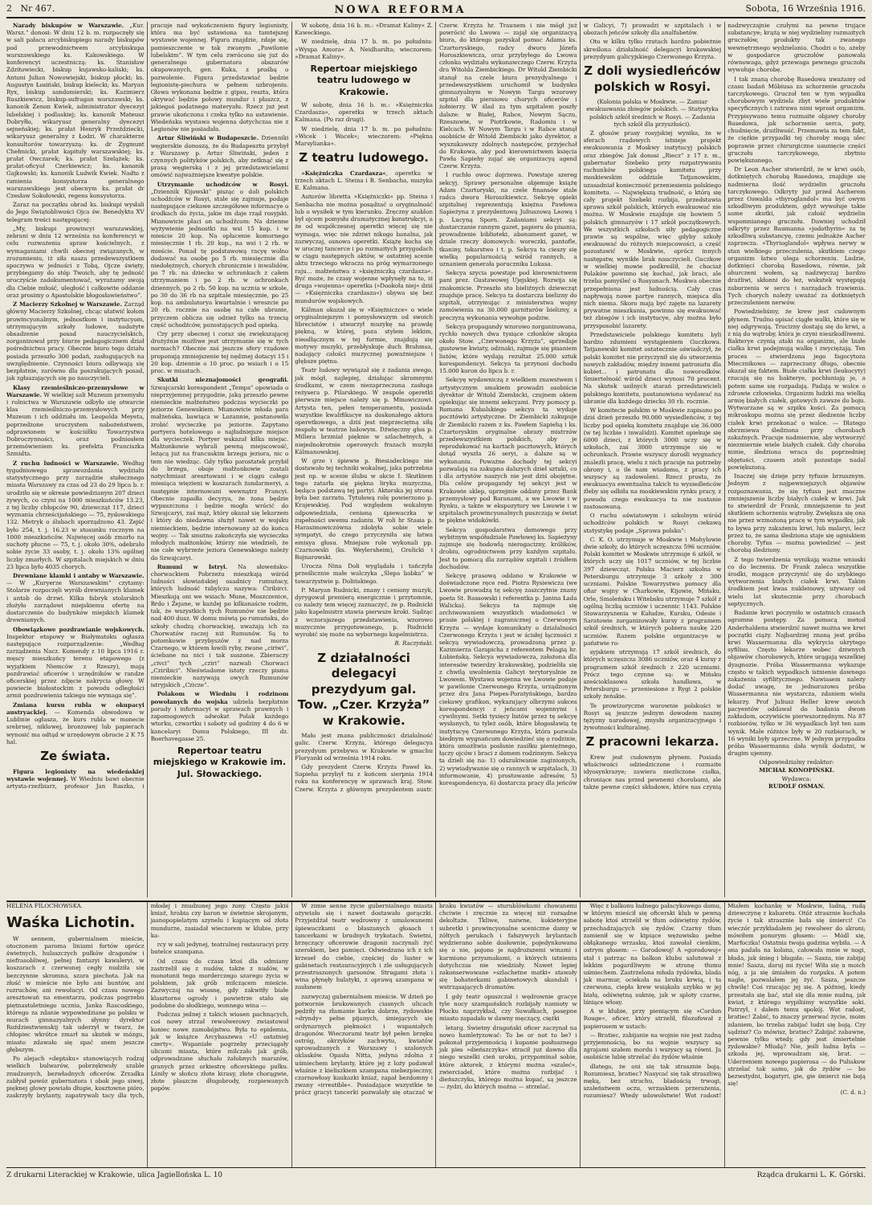2 Nr 467. NOWA REFORMA Sobota, 16 Września 1916.
Narady biskupów w Warszawie. „Kur. Warsz.” donosi: W dniu 12 b. m. rozpoczęły się w sali pałacu arcybiskupiego narady biskupów pod przewodnictwem arcybiskupa warszawskiego ks. Kakowskiego. W konferencyi uczestniczą: ks. Stanisław Zdzitowiecki, biskup kujawsko-kaliski; ks. Antoni Julian Nowowiejski, biskup płocki; ks. Augustyn Łosiński, biskup kielecki; ks. Maryan Ryx, biskup sandomierski; ks. Kazimierz Ruszkiewicz, biskup-sufragan warszawski; ks. kanonik Zenon Kwiek, administrator dyecezyi lubelskiej i podlaskiej; ks. kanonik Mateusz Dobryłło, wikaryusz generalny dyecezyi sejneńskiej; ks. prałat Henryk Przeździecki, wikaryusz generalny z Łodzi. W charakterze konsultorów towarzyszą: ks. dr Zygmunt Chełmicki, prałat kapituły warszawskiej; ks. prałat Owczarek; ks. prałat Szelążek; ks. prałat-oficyał Czerkiewicz; ks. kanonik Gajkowski; ks. kanonik Ludwik Kwiek. Nadto z ramienia konsystorza generalnego warszawskiego jest obecnym ks. prałat dr Czesław Sokołowski, regens konsystorza.
Zaraz na początku obrad ks. biskupi wysłali do Jego Świątobliwości Ojca św. Benedykta XV telegram treści następującej:
„My, biskupi prowincyi warszawskiej, zebrani w dniu 12 września na konferencyi w celu rozważenia spraw kościelnych, z wymaganiami chwili obecnej związanych, w zrozumieniu, iż siła nasza przedewszystkiem spoczywa w jedności z Tobą, Ojcze święty, przybiegamy do stóp Twoich, aby tę jedność uroczyście zadokumentować, wyrażamy swoją dla Ciebie miłość, uległość i całkowite oddanie oraz prosimy o Apostolskie błogosławieństwo”.
Z Macierzy Szkolnej w Warszawie. Zarząd główny Macierzy Szkolnej, chcąc ułatwić kołom prowincyonalnym, jednostkom i instytucyom, utrzymującym szkoły ludowe, nadożyte obsadzenie posad nauczycielskich, zorganizował przy biurze pedagogicznem dział pośrednictwa pracy. Obecnie biuro tego działu posiada przeszło 300 podań, zasługujących na uwzględnienie. Czynności biura odbywają się bezpłatnie, zarówno dla poszukujących posad, jak zgłaszających się po nauczycieli.
Klasy rzemieślniczo-przemysłowe w Warszawie. W wielkiej sali Muzeum przemysłu i rolnictwa w Warszawie odbyło się otwarcie klas rzemieślniczo-przemysłowych przy Muzeum i ich oddziału im. Leopolda Meyeta, poprzedzone uroczystem nabożeństwem, odprawionem w kościółku Towarzystwa Dobroczynności, oraz podniosłem przemówieniem ks. prefekta Franciszka Szmidta.
Z ruchu ludności w Warszawie. Według tygodniowego sprawozdania wydziału statystycznego przy zarządzie stołecznego miasta Warszawy za czas od 23 do 29 lipca b. r. urodziło się w okresie powiedzianym 207 dzieci żywych, co czyni na 1000 mieszkańców 13.23, z tej liczby chłopców 90, dziewcząt 117, dzieci wyznania chrześcijańskiego — 75, żydowskiego 132. Metryk o ślubach sporządzono 43. Zejść było 254, t. j. 16.23 w stosunku rocznym na 1000 mieszkańców. Najwięcej osób zmarło na suchoty płucne — 75, t. j. około 30%, odebrało sobie życie 33 osoby, t. j. około 13% ogólnej liczby zmarłych. W szpitalach miejskich w dniu 23 lipca było 4035 chorych.
Drewniane klamki i antaby w Warszawie. — W „Kuryerze Warszawskim” czytamy: Stolarze rozpoczęli wyrób drewnianych klamek i antab do drzwi. Kilka fabryk stolarskich złożyło zarządowi miejskiemu ofertę na dostarczenie do budynków miejskich klamek drewnianych.
Obowiązkowe pozdrawianie wojskowych. Inspektor etapowy w Białymstoku ogłasza następujące rozporządzenie: „Według zarządzenia Nacz. Komendy z 10 lipca 1916 r. męscy mieszkańcy terenu etapowego (z wyjątkiem Niemców z Rzeszy), mają pozdrawiać oficerów i urzędników w randze oficerskiej przez zdjęcie nakrycia głowy. W powiecie białostockim z powodu odległości armii pozdrowienia takiego nie wymaga się”.
Zmiana kursu rubla w okupacyi austryackiej. — Komenda obwodowa w Lublinie ogłasza, że kurs rubla w monecie srebrnej, niklowej, bronzowej lub papierach wynosić ma odtąd w urzędowym obrocie 2 K 75 hal.
Ze świata.
Figura legionisty na wiedeńskiej wystawie wojennej. W Wiedniu bawi obecnie artysta-rzeźbiarz, profesor Jan Raszka, i pracuje nad wykończeniem figury legionisty, która ma być ustawiona na tamtejszej wystawie wojennej. Figura znajdzie, zdaje się, pomieszczenie w tak zwanym „Pawilonie lubelskim”. W tym celu zwrócono się już do generalnego gubernatora obszarów okupowanych, gen. Kuka, z prośbą o pozwolenie. Figura przedstawiać będzie legionistę-piechura w pełnem uzbrojeniu. Głowa wykonana będzie z gipsu, reszta, która okrywać będzie połowy mundur i płaszcz, z jakiegoś podatnego materyału. Rzecz już jest prawie ukończona i czeka tylko na ustawienie. Wiedeńska wystawa wojenna dotychczas nie z Legionów nie posiadała.
Artur Śliwiński w Budapeszcie. Dzienniki węgierskie donoszą, że do Budapesztu przybył z Warszawy p. Artur Śliwiński, jeden z czynnych polityków polskich, aby zetknąć się z prasą węgierską i z jej przedstawicielami omówić najważniejsze kwestye polskie.
Utrzymanie uchodźców w Rosyi. „Dziennik Kijowski” pisząc o doli polskich uchodźców w Rosyi, stale się zajmuje, podaje następujące ciekawe szczegółowe informacye o środkach do życia, jakie im daje rząd rosyjski. Mianowicie płaci on uchodźcom: Na dzienne wyżywienie jednostki na wsi 15 kop. i w mieście 20 kop. Na opłacenie komornego miesięcznie 1 rb. 20 kop., na wsi i 2 rb. w mieście. Ponad tę podstawową racyę wolno dodawać na osobę po 5 rb. miesięcznie dla niedołężnych, chorych chronicznie i inwalidów, po 7 rb. na dziecko w ochronkach z całem utrzymaniem i po 2 rb. w ochronkach dziennych, po 2 rb. 50 kop. na ucznia w szkole, po 30 do 36 rb na szpitale miesięcznie, po 25 kop. na ambulatorya kwartalnie i wreszcie po 20 rb. rocznie na osobę na całe ubranie, przyczem oblicza się odzież tylko na trzecią część uchodźców, pozostających pod opieką.
Czy przy obecnej i coraz się zwiększającej drożyźnie możliwe jest utrzymanie się w tych normach? Obecnie zaś jeszcze sfery rządowe proponują zmniejszenie tej nędznej dotacyi 15 i 20 kop. dziennie o 10 proc. po wsiach i o 15 proc. w miastach.
Skutki nieznajomości geografii. Szwajcarski korespondent „Temps” opowiada o nieprzyjemnej przygodzie, jaką przeszło pewne niemieckie małżeństwo podczas wycieczki po jeziorze Genewskiem. Mianowicie młoda para małżeńska, bawiąca w Lozannie, postanowiła zrobić wycieczkę po jeziorze. Zapytano portyera hotelowego o najładniejsze miejsce dla wycieczek. Portyer wskazał kilka miejsc. Małżonkowie wybrali pewną miejscowość, leżącą już na francuskim brzegu jeziora, nic o tem nie wiedząc. Gdy tylko parostatek przybił do brzegu, oboje małżonkowie zostali natychmiast aresztowani i w ciągu całego miesiąca więzieni w koszarach żandarmeryi, a następnie internowani wewnątrz Francyi. Obecnie zapadła decyzya, że żona będzie wypuszczona i będzie mogła wrócić do Szwajcaryi, zaś mąż, który okazał się lekarzem i który do niedawna służył nawet w wojsku niemieckiem, będzie internowany aż do końca wojny. — Tak smutno zakończyła się wycieczka młodych małżonków, którzy nie wiedzieli, że nie całe wybrzeże jeziora Genewskiego należy do Szwajcaryi.
Rumuni w Istryi. Na słoweńsko-chorwackiem Pobrzeżu mieszkają wśród ludności słowiańskiej osadnicy rumuńscy, których ludność tubylcza nazywa: Ćiribirci. Mieszkają oni we wsiach: Mune, Moszczenice, Brdo i Żejane, w każdej po kilkanaście rodzin, tak, że wszystkich tych Rumunów nie będzie nad 400 dusz. W domu mówią po rumuńsku, do szkoły chodzą chorwackiej, uważają ich za Chorwatów raczej niż Rumunów. Są to potomkowie przybyszów z nad morza Czarnego, w którem łowili ryby, zwane „ciriwi”, ściebane na nici i tak suszone. Zbieraczy „civci” tych „cziri” nazwali Chorwaci „Cziribici”. Nieświadome istoty rzeczy pisma niemieckie nazywają owych Rumunów istryjskich „Czicze”.
Polakom w Wiedniu i rodzinom powołanych do wojska udziela bezpłatnie porady i informacyi w sprawach prawnych i zapomogowych adwokat Polak każdego wtorku, czwartku i soboty od godziny 4 do 6 w kancelaryi Domu Polskiego, III dz. Boerhavegasse 25.
Repertoar teatru miejskiego w Krakowie im. Jul. Słowackiego.
W sobotę, dnia 16 b. m.: »Dramat Kaliny« Z. Kaweckiego.
W niedzielę, dnia 17 b. m. po południu: »Wyspa Amora« A. Neidhardta; wieczorem: »Dramat Kaliny«.
Repertoar miejskiego teatru ludowego w Krakowie.
W sobotę, dnia 16 b. m.: »Księżniczka Czardasza«, operetka w trzech aktach Kalmana. (Po raz drugi).
W niedzielę, dnia 17 b. m. po południu: »Wicek i Wacek«; wieczorem: »Piękna Marsylianka«.
Z teatru ludowego.
»Księżniczka Czardasza«, operetka w trzech aktach L. Steina i B. Senbacha, muzyka E. Kalmana.
Autorów libretta »Księżniczki« pp. Steina i Senbacha nie można posądzać o oryginalność lub o wysiłek w tym kierunku. Zręczny szablon był ojcem pomysłu dramatycznej konstrukcyi, a że od współczesnej operetki więcej się nie wymaga, więc nie zdziwi nikogo banalna, jak zazwyczaj, osnowa operetki. Książę kocha się w uroczej tancerce i po rozmaitych przygodach w ciągu następnych aktów, w ostatniej scenie aktu trzeciego wkracza na próg wymarzonego raju... małżeństwa z »księżniczką czardasza«. Być może, że czasy wojenne wpłynęły na to, iż druga »wojenna« operetka (»Dookoła niej« dziś — »Księżniczka czardasza«) obywa się bez mundurów wojskowych.
Kálman okazał się w »Księżniczce« o wiele oryginalniejszym i pomysłowszym od swoich librecistów i stworzył muzykę na prawdę piękną, w której, poza stylem lekkim, nieodłącznym w tej formie, znajdują się motywy muzyki, przebłyskuje duch Brahmsa, nadający całości muzycznej poważniejsze i głębsze piętno.
Teatr ludowy wywiązał się z zadania swego, jak mógł, najlepiej, działając skromnymi środkami, w czem niezaprzeczona zasługa reżysera p. Pilarskiego. W zespole operetki pierwsze miejsce należy się p. Minowiczowi. Artysta ten, pełen temperamentu, posiada wszystkie kwalifikacye na doskonałego aktora operetkowego, a dziś jest nieprzeciętną siłą zespołu w teatrze ludowym. Dźwięczny głos p. Millera brzmiał pięknie w szlachetnych, a niejednokrotnie operowych frazach muzyki Kálmanowskiej.
W grze i śpiewie p. Biesiadeckiego nie dostawało tej techniki wokalnej, jaka potrzebna jest np. w scenie ślubu w akcie I. Skutkiem tego zatarła się piękna liryka muzyczna, będąca podstawą tej partyi. Aktorska jej strona była bez zarzutu. Tytułową rolę powierzono p. Krajewskiej. Pod względem wokalnym odpowiedziała, cenioną śpiewaczka w zupełności swemu zadaniu. W roli hr Stasia p. Harasimowiczówna zdobyła sobie wiele sympatyi, do czego przyczyniła się łatwa emisya głosu. Mniejsze role wykonali pp. Czarnowski (ks. Weylersheim), Grolicki i Bojnarowski.
Urocza Nina Doli wyglądała i tańczyła prześlicznie małe walczyka „Ślepa babka” w towarzystwie p. Dolińskiego.
P. Maryan Rudnicki, znany i ceniony muzyk, dyrygował premierą energicznie i przytomnie, co należy tem więcej zaznaczyć, że p. Rudnicki jako kapelmistrz stawia pierwsze kroki. Sądząc z wczorajszego przedstawienia, wzorowo muzycznie przygotowanego, p. Rudnicki wyrobić się może na wybornego kapelmistrza.
B. Raczyński.
Z działalności delegacyi prezydyum gal. Tow. „Czer. Krzyża” w Krakowie.
Mało jest znana publiczności działalność galic. Czerw. Krzyża, którego delegacya prezydyum przebywa w Krakowie w gmachu Floryanki od września 1914 roku.
Gdy prezydent Czerw. Krzyża Paweł ks. Sapieha przybył tu z końcem sierpnia 1914 roku na konferencyę w sprawach kraj. Stow. Czerw. Krzyża z głównym prezydentem austr. Czerw. Krzyża hr. Traunem i nie mógł już powrócić do Lwowa — zajął się organizacyą biura, do którego pozyskał pomoc Adama ks. Czartoryskiego, radcy dworu Józefa Horoszkiewicza, oraz przybyłego do Lwowa członka wydziału wykonawczego Czerw. Krzyża dra Witolda Ziembickiego. Dr Witold Ziembicki stanął na czele biura prezydyalnego i przedewszystkiem uruchomił w budynku gimnazyalnym w Nowym Targu wzorowy szpital dla piersiowo chorych oficerów i żołnierzy. W ślad za tym szpitalem poszły dalsze: w Białej, Rabce, Nowym Sączu, Rzeszowie, w Piotrkowie, Radomiu i w Kielcach. W Nowym Targu i w Rabce stanął osobiście dr Witold Ziembicki jako dyrektor, a wyszukawszy zdolnych następców, przyjechał do Krakowa, aby pod kierownictwem księcia Pawła Sapiehy zająć się organizacyą agend Czerw. Krzyża.
I ruchło owoc dojrzewa. Powstaje szereg sekcyj. Sprawy personalne objemuje książę Adam Czartoryski, na czele finansów stale radca dworu Horoszkiewicz. Sekcyę opieki szpitalnej reprezentują księżna Pawłowa Sapieżyna z prezydentową Juliuszową Leową i p. Lucyną Sporn. Zadaniami sekcyi są: dostarczanie rannym gazet, papieru do pisania, prowadzenie biblioteki, abonament gazet, w dziale rzeczy domowych: woreczki, pantofle, tkaniny, tokarstwo i t. p. Sekcya ta cieszy się wielką popularnością wśród rannych, a uznaniem generała porucznika Lukasa.
Sekcya szycia powstaje pod kierownictwem pani prez. Gustawowej Ujejskiej. Rozwija się znakomicie. Przeszło sto bieliźnych dziewcząt znajduje pracę. Sekcya ta dostarcza bielizny do szpitali, otrzymując z ministerstwa wojny zamówienia na 30.000 garniturów bielizny, a preczyzą wykonania wywołuje podziw.
Sekcya propagandy wzorowo zorganizowana, rychło nowych dwa tysiące członków skupia około Stow. „Czerwonego Krzyża”, sprzedaje gustowne kwiaty, odznaki, zajmuje się pisaniem listów, które wydają rezultat 25.000 sztuk korespondencyi. Sekcya ta przynosi dochodu 15.000 koron do lipca b. r.
Sekcyę wydawniczą z wielkiem znawstwem i artystycznym smakiem prowadzi osobiście dyrektor dr Witold Ziembicki, czujnem okiem opiekując się innemi sekcyami. Przy pomocy p. Romana Kubalskiego sekcya ta wydaje pocztówki artystyczne. Dr Ziembicki zakupuje dr Ziembicki razem z ks. Pawłem Sapiehą i ks. Czartoryskim oryginalne obrazy mistrzów przedewszystkiem polskich, aby je reprodukować na kartach pocztowych, których dotąd wyszła 26 seryi, a dalsze są w wykonaniu. Poważne dochody tej sekcyi pozwalają na zakupno dalszych dzieł sztuki, co i dla artystów naszych nie jest dziś obojętne. Dla celów propagandy tej sekcyi jest w Krakowie sklep, uprzejmie oddany przez Bank przemysłowy pod Baranami, a we Lwowie i w Rynku, a także w ekspozytury we Lwowie i w szpitalach prowincyonalnych puszczają w świat te piękne widokówki.
Sekcya gospodarstwa domowego przy wybitnym współudziale Pawłowej ks. Sapieżyny zajmuje się hodowlą nierogacizny, królików, drobiu, ogrodnictwem przy każdym szpitalu. Jest to pomocą dla zarządów szpitali i źródłem dochodów.
Sekcyę prasową oddano w Krakowie w doświadczone ręce red. Piotra Rysiewicza (we Lwowie prowadzą tę sekcyę zaszczytnie znany poeta St. Rossowski i referentka p. Janina Łada Walicka). Sekcya ta zajmuje się archiwowaniem wszystkich wiadomości w prasie polskiej i zagranicznej o Czerwonym Krzyżu — wydaje komunikaty o działalności Czerwonego Krzyża i jest w ścisłej łączności z sekcyą wywiadowczą, prowadzoną przez p. Kazimierza Garapicha z referentem Pelagią hr. Łubieńską. Sekcya wywiadowcza, założona dla interesów twierdzy krakowskiej, podzieliła się z chwilą uwolnienia Galicyi terytoryalnie ze Lwowem. Wystawa wojenna we Lwowie podaje w pawilonie Czerwonego Krzyża, urządzonym przez dra Jana Piepes-Poratyńskiego, bardzo ciekawy grafikon, wykazujący olbrzymi sukces korespondencyi z jeńcami wojennymi i cywilnymi. Setki tysięcy listów przez tę sekcyę wysłanych, to tyleż osób, które błogosławią tę instytucyę Czerwonego Krzyża, która pozwala biednym wygnańcom dowiedzieć się o rodzinie, która umożliwia posłanie zasiłku pieniężnego, łączy ojców i braci z domem rodzinnym. Sekcya ta dzieli się na: 1) odszukiwanie zaginionych, 2) wywiadywanie się o rannych w szpitalach, 3) informowanie, 4) prostowanie adresów, 5) korespondencya, 6) dostarcza pracy dla jeńców w Galicyi, 7) prowadzi w szpitalach i w obozach jeńców szkoły dla analfabetów.
Oto w kilku tylko rzutach bardzo pobieżnie skreślona działalność delegacyi krakowskiej prezydyum galicyjskiego Czerwonego Krzyża.
Z doli wysiedleńców polskich w Rosyi.
(Kolonia polska w Moskwie. — Zamiar ewakuowania zbiegów polskich. — Statystyka polskich szkół średnich w Rosyi. — Zadania tych szkół dla przyszłości).
Z głosów prasy rosyjskiej wynika, że w sferach rządowych istnieje projekt ewakuowania z Moskwy instytucyj polskich oraz zbiegów. Jak donosi „Riecz” z 17 z. m., gubernator Szebeko przy rozpatrywaniu rachunków polskiego komitetu przy moskiewskim oddziale Tatjanowskim, uzasadniał konieczność przeniesienia polskiego komitetu. — Największą trudność, o którą się cały projekt Szebeki rozbija, przedstawia sprawa szkół polskich, których ewakuować nie można. W Moskwie znajduje się bowiem 5 polskich gimnazyów i 17 szkół początkowych. We wszystkich szkołach siły pedagogiczne prawie są wspólne, więc gdyby szkoły ewakuować do różnych miejscowości, a część pozostawić w Moskwie, oprócz innych następstw, wynikłe brak nauczycieli. Guczkow w wielkiej mowie podkreślił, że chociaż Polaków powinno się kochać, jak braci, ale trzeba pomyśleć o Rosyanach. Moskwa obecnie przepełniona jest ludnością. Cały czas napływają nowe partye rannych, miejsca dla nich niema. Skoro mają być zajęte na lazarety prywatne mieszkania, powinno się ewakuować też zbiegów i ich instytucye, aby można było przysposobić lazarety.
Przedstawiciele polskiego komitetu byli bardzo zdumieni wystąpieniem Guczkowa. Tatjanewski komitet ostatecznie oświadczył, że polski komitet nie przyczynił się do utworzenia nowych zakładów, między innemi patronatu dla kobiet... i patronatu dla noworodków. Śmiertelność wśród dzieci wynosi 70 procent. Na skutek usilnych starań przedstawicieli polskiego komitetu, postanowiono wydawać na ubranie dla każdego dziecka 30 rb. rocznie.
W komitecie polskim w Moskwie zapisano po dziś dzień przeszło 90.000 wysiedleńców, z tej liczby pod opieką komitetu znajduje się 36.000 (w tej liczbie i inwalidzi). Komitet opiekuje się 6000 dzieci, z których 3000 uczy się w szkołach, zaś 3000 utrzymuje się w ochronkach. Prawie wszyscy dorośli wygnańcy znaleźli pracę, wielu z nich pracuje na potrzeby obrony i, o ile nam wiadomo, z pracy ich wszyscy są zadowoleni. Rzecz prosta, że ewakuacya ewentualna takich to wysiedleńców źleby się odbiła na moskiewskim rynku pracy, z powodu czego ewakuacya ta nie zostanie zastosowaną.
O ruchu oświatowym i szkolnym wśród uchodźców polskich w Rosyi ciekawą statystykę podaje „Sprawa polska”:
C. K. O. utrzymuje w Moskwie i Mohylowie dwie szkoły, do których uczęszcza 596 uczniów. Polski komitet w Moskwie utrzymuje 6 szkół, w których uczy się 1017 uczniów, w tej liczbie 397 dziewcząt. Polska Macierz szkolna w Petersburgu utrzymuje 3 szkoły z 300 uczniami. Polskie Towarzystwo pomocy dla ofiar wojny w Charkowie, Kijowie, Mińsku, Orle, Smoleńsku i Witebsku utrzymuje 7 szkół z ogólną liczbą uczniów i uczennic 1143. Polskie Stowarzyszenia w Kałudze, Kursku, Odesie i Saratowie zorganizowały kursy z programem szkół średnich, w których pobiera naukę 220 uczniów. Razem polskie organizacye w państwie ro-
syjskiem utrzymują 17 szkół średnich, do których uczęszcza 3086 uczniów, oraz 4 kursy z programem szkół średnich z 220 uczniami. Prócz tego czynne są: w Mińsku sześcioklasowa szkoła handlowa, w Petersburgu — przeniesione z Rygi 2 polskie szkoły żeńskie.
Te prowizoryczne warownie polskości w Rosyi są jeszcze jednym dowodem naszej tężyzny narodowej, zmysłu organizacyjnego i żywotności kulturalnej.
Z pracowni lekarza.
Krew jest cudownym płynem. Posiada właściwości odziedziczone i rozmaite idyosynkrazye; zawiera niezliczone ciałka, chroniące nas przed pewnemi chorobami, ale także pewne części składowe, które nas czynią nadzwyczajnie czułymi na pewne trujące substancye; krążą w niej wydzieliny rozmaitych gruczołów, produkty tak zwanego wewnętrznego wydzielania. Chodzi o to, ażeby w gospodarce gruczołów panowała równowaga, gdyż przewaga pewnego gruczołu wywołuje chorobę.
I tak znaną chorobę Basedowa uważamy od czasu badań Möbiusa za schorzenie gruczołu tarczykowego. Gruczoł ten w tym wypadku chorobowym wydziela zbyt wiele produktów specyficznych i zatruwa nimi wprost organizm. Przypisywano temu rozmaite objawy choroby Basedowa, jak schorzenie serca, poty, chudnięcie, drażliwość. Przemawia za tem fakt, że ciężkie przypadki tej choroby mogą ulec poprawie przez chirurgiczne usunięcie części gruczołu tarczykowego, zbytnio powiększonego.
Dr Leon Ascher stwierdził, że w krwi osób, dotkniętych chorobą Basedowa, znajduje się nadmierna ilość wydzielin gruczołu tarczykowego. Odkryty już przed Ascherem przez Oswalda »thyroglandol« ma być owym szkodliwym produktem, gdyż wywołuje takie same skutki, jak całość wydzielin wspomnianego gruczołu. Dawniej uchodził odkryty przez Baumanna »jodothyrin« za tę szkodliwą substancyę, czemu jednakże Ascher zaprzecza. »Thyrioglandol« wpływa nerwy w stan wielkiego przeczulenia, skutkiem czego organizm łatwo ulega schorzeniu. Ludzie, dotknięci chorobą Basedowa, równie, jak ohurczeni wołem, są nadzwyczaj bardzo drażliwi, skłonni do łez, wskutek występują zaburzenia w sercu i narządach trawienia. Tych chorych należy uważać za dotkniętych przeczuleniem nerwów.
Powiedzieliśmy, że krew jest cudownym płynem. Trudno opisać ciągłe walki, które się w niej odgrywają. Trucizny dostają się do krwi, a z nią do wątroby, która je czyni nieszkodliwemi. Bakterye czynią ataki na organizm, ale białe ciałka krwi podejmują walkę i zwyciężają. Ten proces — stwierdzona jego fagocytoza Miecznikowa — zaprzeczany długo, obecnie okazał się faktem. Białe ciałka krwi (leukocyty) rzucają się na bakterye, pochłaniają je, a potem same się rozpadają. Padają w walce o zdrowie człowieka. Organizm ludzki ma wielką armię białych ciałek, gotowych zawsze do boju. Wytwarzane są w szpiku kości. Za pomocą mikroskopu można się przez śledzenie liczby ciałek krwi przekonać o walce. — Dlatego obrzmiewa śledziona przy chorobach zakaźnych. Pracuje nadmiernie, aby wytworzyć niezmiernie wiele białych ciałek. Gdy choroba minie, śledziona wraca do poprzedniej objętości, czasem atoli pozostaje nadal powiększoną.
Inaczej się dzieje przy tyfusie brzusznym. Jednym z najpewniejszych objawów rozpoznawania, że się tyfusu jest znaczne zmniejszenie liczby białych ciałek w krwi. Jak to stwierdził dr Frank, zmniejszenie to jest skutkiem schorzenia wątroby. Zwiększa się ona nie przez wzmożoną pracę w tym wypadku, jak to bywa przy zakażeniu krwi, lub malaryi, lecz przez to, że sama śledziona staje się ogniskiem choroby. Tyfus — można powiedzieć — jest chorobą śledziony.
Z tego twierdzenia wynikają ważne wnioski co do leczenia. Dr Frank zaleca wszystkie środki, mogące przyczynić się do szybkiego wytworzenia białych ciałek krwi. Takim środkiem jest kwas nukleinowy, używany od wielu lat skutecznie przy chorobach septycznych.
Badanie krwi poczyniło w ostatnich czasach ogromne postępy. Za pomocą metod Anderhaldena stwierdzić nawet można we krwi początki ciąży. Najbardziej znaną jest próba krwi Wassermanna dla wykrycia ukrytego syfilisu. Często lekarze wobec dziwnych objawów chorobowych, które urągają wszelkiej dyagnozie. Próba Wassermanna wykazuje często w takich wypadkach istnienie dawnego zakażenia syfilitycznego. Nawiasem należy dodać uwagę, że jednorazowa próba Wassermanna nie wystarcza, zdaniem wielu lekarzy. Prof Juliusz Heller krew swoich pacyentów oddawał do badania dwom zakładom, oczywiście pierwszorzędnym. Na 87 rozbiorów, tylko w 36 wypadkach był ten sam wynik. Małe różnice były w 20 rozbiorach, w 16 wyniki były sprzeczne. W jednym przypadku próba Wassermanna dała wynik dodatni, w drugim ujemny.
Odpowiedzialny redaktor:
MICHAŁ KONOPIŃSKI.
Wydawca:
RUDOLF OSMAN.
HELENA FILOCHOWSKA.
Waśka Lichotin.
W sennem, gubernialnem mieście, otoczonem paroma liniami fortów oprócz świetnych, hulaszczych pułków dragonów i niefrasobliwej, pełnej fantazyi kawaleryi, w koszarach z czerwonej cegły nudziła się bezczynnie skromna, szara piechota. Jak na złość w mieście nie było ani buntów, ani rozruchów, ani rewolucyi. Od czasu nowego aresztowań na ementarzu, podczas pogrzebu piętnastoletniego ucznia, Janka Rascoskiego, którego za zdanie wypowiedziane po polsku w murach gimnazyalnych słynny dyrektor Roździestwienskij tak uderzył w twarz, że chłopiec wkrótce zmarł na skutek w mózgu, miasto zdawało się spać snem jeszcze głębszym.
Po alejach »deptaku« stanowiących rodzaj wielkich bulwarów, pobrzękiwały szable znudzonych, bezwładnych oficerów. Zrzadka zabłysł powóz gubernatora i obok jego siwej, pięknej głowy powiało długie, kosztowne pióro, zaskrzyły brylanty, zapatrywali tacy dla tych, młodej i znudzonej jego żony. Często jakiś kniaź, hrabia czy baron w świetnie skrojonym, jasnopopielatym szynelu i kapiącym od złota mundurze, zasiadał wieczorem w klubie, przy ka-
rcy w sali jedynej, teatralnej restauracyi przy butelce szampana.
Od czasu do czasu ktoś dla odmiany zastrzelił się z nudów, także z nudów, w monotonii tego morderczego szarego życia w polskiem, jak grób milczącem mieście. Zazwyczaj na wiosnę, gdy zakwitły białe klasztorne ogrody i powietrze stało się podobne do słodkiego, wonnego wina —
Podczas jednej z takich wiosen pachnących, coś nowy strzał rewolwerowy zwiastował koniec nowe zamobójstwo. Była to epidemia, jak w książce Arcybaszewa »U ostatniej czerty«. Wspaniałe pogrzeby przeciągały ulicami miasta, które milczało jak grób, odprowadzane słuchało żałobnych marszów, granych przez orkiestrę oficerskiego pułku. Lśniły w słońcu złote kirasy, złote chorągwie, złote plaszcze długobrody, rozpiewanych popów.
W zimie senne życie gubernialnego miasta ożywiało się i nawet dostawało gorączki. Przyjeżdżał teatr wędrowny z umalowanemi śpiewaczkami o błaszanych głosach i tancerkami w brudnych trykotach. Świetni, brzęczący oficerowie dragonii zaczynali żyć szerokiem, bez pamięci. Odwiedzano ich z ich krzeseł do ciebie, częściej do luster w gabinetach restauracyjnych i zle usługujących przestraszonych garsonów. Strugami złota i wina płynęły hulatyki, z oprawą szampana w zasłanem
zazwyczaj gubernialnem mieście. W dzień po potwornie brukowanych ciasnych ulicach pędziły na złamanie karku dobrze, żydowskie »dryndy« pełne pijanych, śmiejących się ordynarnych piękności i wspaniałych dragonów. Wieczorami teatr był pełen brzęku ostróg, okrzyków zachwytu, kwiatów sprowadzanych z Warszawy i szalonych oklasków. Opasła Nitta, jedyna zdolna z uśmiechem brylanty, które jej z loży podawał właśnie z kieliszkiem szampana niebezpieczny, czarnowłosy kaukazki kniaź, zapał bezdomny i zwany »irrestible«. Posiadające wszystkie te prócz gracyi tancerki pozwalały się otaczać w braku kwiatów — sturublówkami chowanemi chciwie i zręcznie za więcej niż rozsądne dekoltaże. Tkliwe, naiwne, kokieteryjne subretki i prowincyonalne sceniczne damy w żółtych perukach i fałszywych brylantach wydzierano sobie dosłownie, pojedynkowano się o nie, pojono je najdroższemi winami i karmiono przysmakami, o których istnieniu dotychczas nie wiedziały. Nawet lepiej zakonserwowane »szlachetne matki« stawały się bohaterkami gabinetowych skandali i wstrząsających dramatów.
I gdy teatr opuszczał i wędrownie gracye tyle nocy szampańskich rozbijały namioty w Płocku naprzykład, czy Suwałkach, posępne miasto zapadało w dawny męczący, ciężki
letarg. Świetny dragoński oficer zaczynał na nowo hamletyzować: To be or not to be? i pokonał przyjemnością i kopanie posłusznego jak pies »dieńszczyka« stracił już dawno dla niego wszelki cień uroku, przypominał sobie, które aktorek, z którymi można »szaleć«, zwierciadeł, które można rozbijać i dieńszczyka, którego można kopać, są jeszcze — żydzi, do których można — strzelać.
Więc z balkonu ładnego pałacykowego domu, w którym mieścił się oficerski klub w pewną sobotę ktoś strzelił w tłum odświętny żydów, przechadzających się żydów. Czarny tłum zamienił się w kipiące wężowisko pełne obłąkanego wrzasku, ktoś zawołał cienkim, ostrym głosem: — Gorodowoj! A »gorodowoj« stał i patrząc na balkon klubu salutował z lekkim pogardliwym w stronę tłumu uśmiechem. Zastrzelona młoda żydówka, blada jak marmur, ociekała na bruku krwią, i ta czerwona, ciepła krew wsiąkała szybko w jej białą, odświętną suknię, jak w sploty czarne, lśniące włosy.
A w klubie, przy pieniącym się »Cordon Rouge«, oficer, który strzelił, filozofował z papierosem w ustach:
— Bratiec, zabijanie na wojnie nie jest żadną przyjemnością, bo na wojnie wszyscy są zgrajami szałem mordu i wszyscy są równi. Ja osobiście lubię strzelać do żydów właśnie
dlatego, że oni się tak strasznie boją. Rozumiesz, bratiec? Nasycać się tak straszliwą męką, bez strachu, bladością trwogi, szaleństwem oczu, wrzaskiem przerażenia, rozumiesz? Wtedy udowolstwie! Wot radost! Miałem kochankę w Moskwie, ładną, rudą dziewczynę z kabaretu. Otóż strasznie kochała życie i tak strasznie bała się śmierci! Co wieczór przykładałem jej rewolwer do skroni; mówiłem ponurym głosem: — Módl się, Marfoczka! Ostatnia twoja godzina wybiła. — A ona padała na kolana, całowała mnie w nogi, błada, jak śnieg i błagała: — Sasza, nie zabijaj mnie! Sasza, daruj mi życie! Wiła się u moich nóg, a ja się śmiałem do rozpuku. A potem nagle, pozwalałem jej żyć. Sasza, jeszcze chwilę! Coś rzucając jej się. A później, kiedy przestała się bać, stał się dla mnie nudną, jak kwiat, z którego wypiliśmy wszystkie soki. Patrzył, i dałem temu spokój. Wot radost, bratiec! Zabić, to znaczy przerwać życie, moim zdaniem, bo trzeba zabijać ludzi się boją. Czy sądzisz? Co mówisz, bratiec? Zabijać zabawne, pewnie tylko wtedy, gdy jest śmiertelnie żydowskie? Młodą? Nie, jeśli ładna była — szkoda jej, wprowadzam się, brat. — Uderzeniem nowego papierosa — do Puliakow strzelać tak samo, jak do żydów — bo bezwstydni, bogatyri, gie, gie śmierci nie boją się!
(C. d. n.)
Z drukarni Literackiej w Krakowie, ulica Jagiellońska L. 10 Rządca drukarni L. K. Górski.